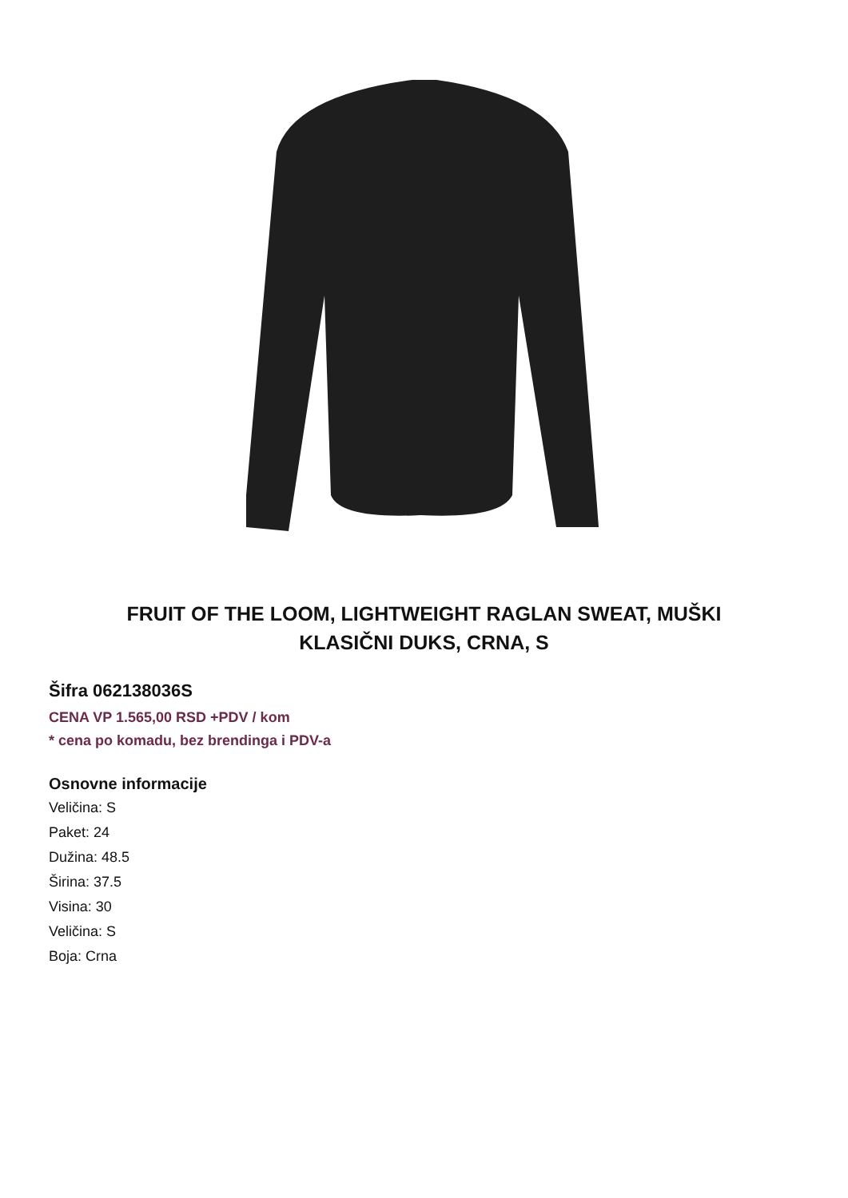FRUIT OF THE LOOM, LIGHTWEIGHT RAGLAN SWEAT, MUŠKI KLASIČNI DUKS, CRNA, S
Šifra 062138036S
CENA VP 1.565,00 RSD +PDV / kom
* cena po komadu, bez brendinga i PDV-a
Osnovne informacije
Veličina: S
Paket: 24
Dužina: 48.5
Širina: 37.5
Visina: 30
Veličina: S
Boja: Crna